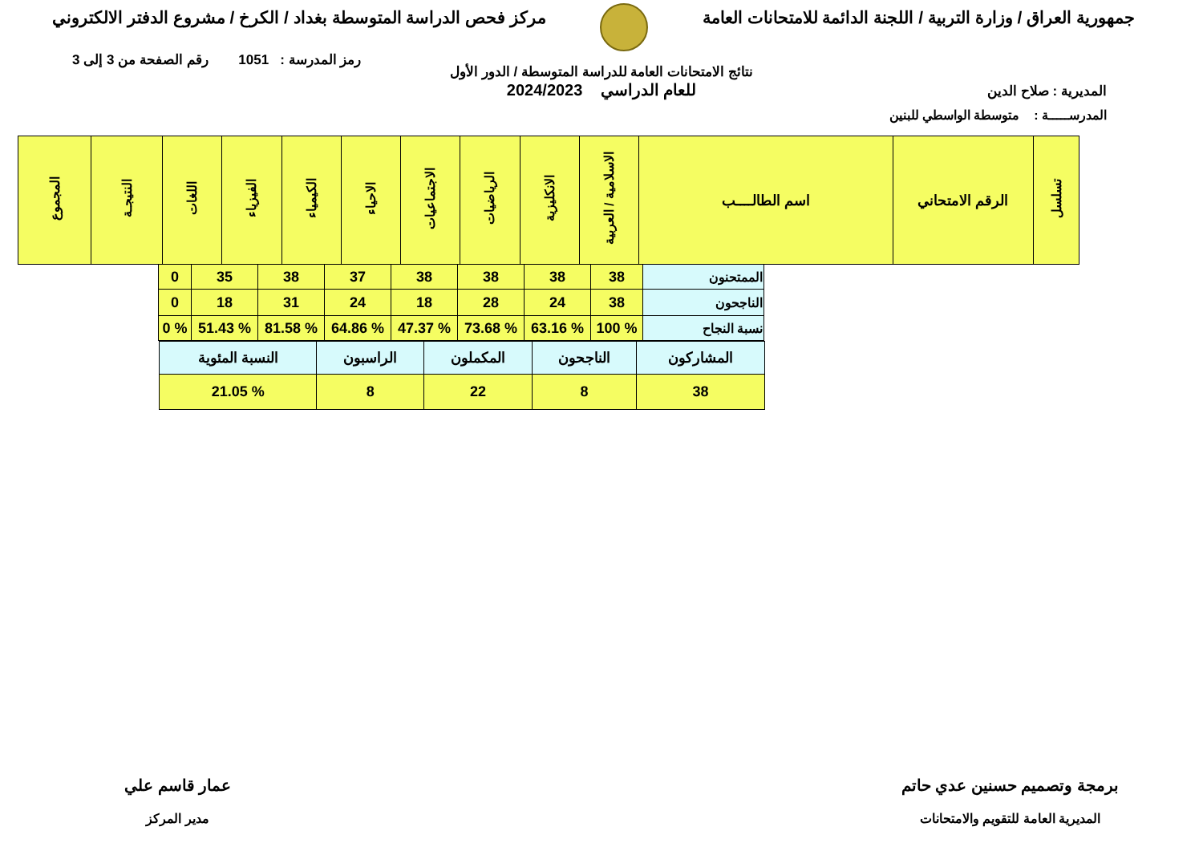جمهورية العراق / وزارة التربية / اللجنة الدائمة للامتحانات العامة
مركز فحص الدراسة المتوسطة بغداد / الكرخ / مشروع الدفتر الالكتروني
رمز المدرسة : 1051 رقم الصفحة من 3 إلى 3
المديرية : صلاح الدين
نتائج الامتحانات العامة للدراسة المتوسطة / الدور الأول
للعام الدراسي 2024/2023
المدرســـــة : متوسطة الواسطي للبنين
| تسلسل | الرقم الامتحاني | اسم الطالــــب | الاسلامية / العربية | الانكليزية | الرياضيات | الاجتماعيات | الاحياء | الكيمياء | الفيزياء | اللغات | النتيجـة | المجموع |
| --- | --- | --- | --- | --- | --- | --- | --- | --- | --- | --- | --- | --- |
| الممتحنون | 38 | 38 | 38 | 38 | 37 | 38 | 35 | 0 |
| الناجحون | 38 | 24 | 28 | 18 | 24 | 31 | 18 | 0 |
| نسبة النجاح | % 100 | % 63.16 | % 73.68 | % 47.37 | % 64.86 | % 81.58 | % 51.43 | % 0 |
| المشاركون | الناجحون | المكملون | الراسبون | النسبة المئوية |
| 38 | 8 | 22 | 8 | % 21.05 |
برمجة وتصميم حسنين عدي حاتم
المديرية العامة للتقويم والامتحانات
عمار قاسم علي
مدير المركز